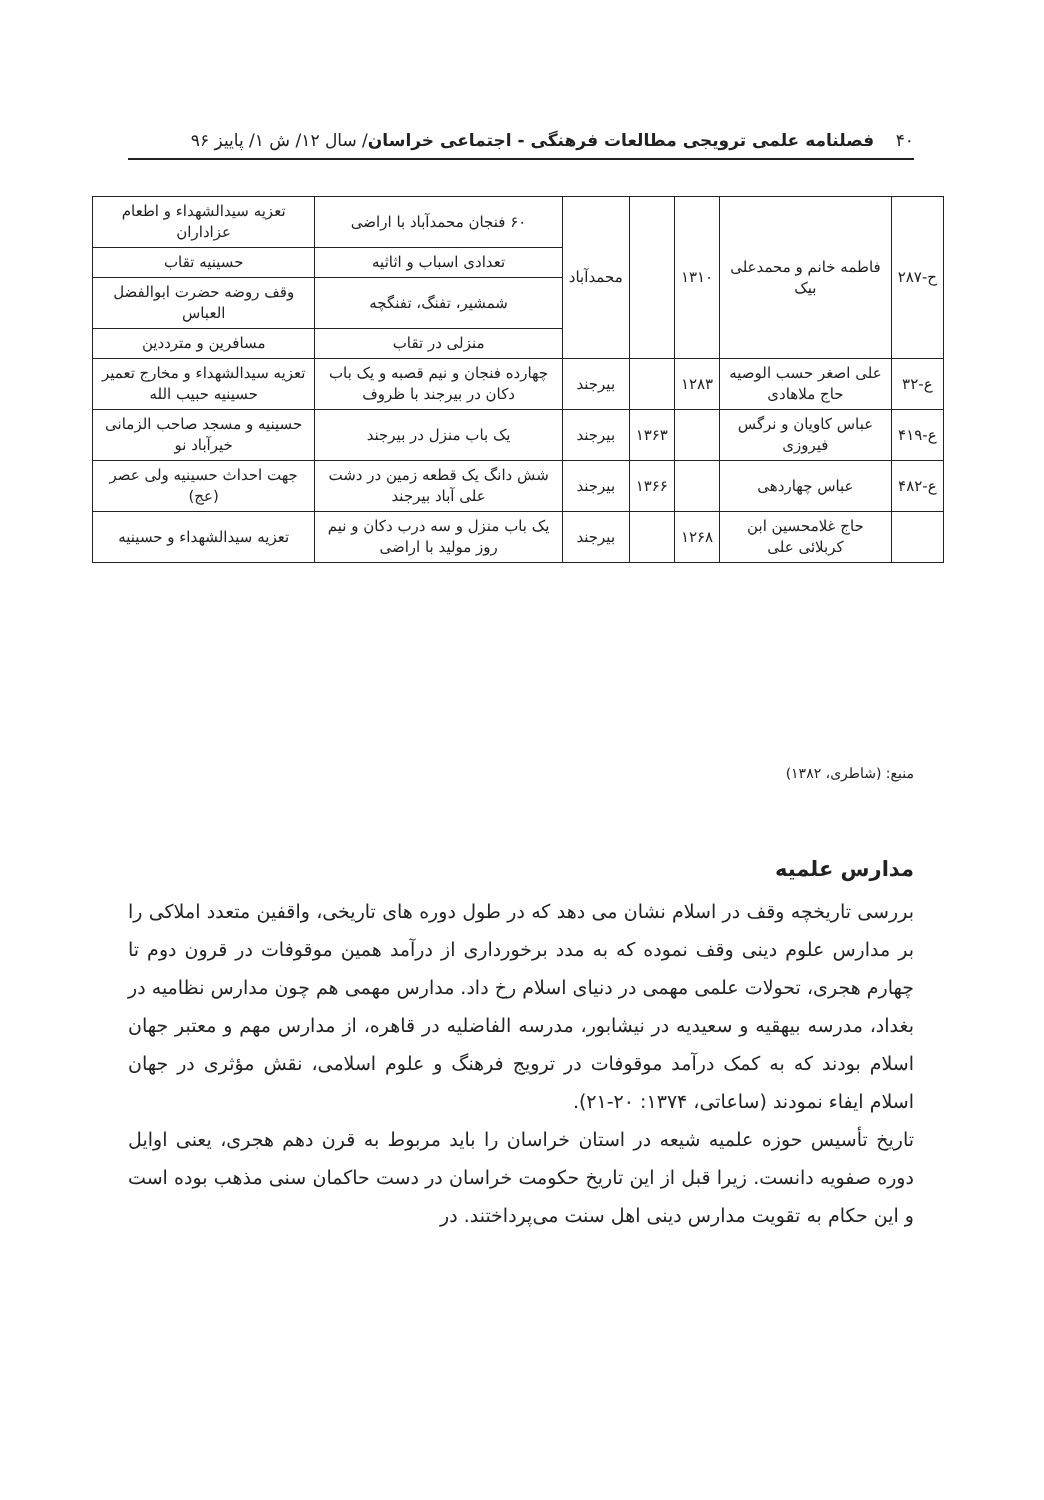۴۰ فصلنامه علمی ترویجی مطالعات فرهنگی - اجتماعی خراسان/ سال ۱۲/ ش ۱/ پاییز ۹۶
| ح-۲۸۷ | فاطمه خانم و محمدعلی بیک | ۱۳۱۰ | | محمدآباد | ۶۰ فنجان محمدآباد با اراضی | تعزیه سیدالشهداء و اطعام عزاداران |
| | | | | | تعدادی اسباب و اثاثیه | حسینیه تقاب |
| | | | | | شمشیر، تفنگ، تفنگچه | وقف روضه حضرت ابوالفضل العباس |
| | | | | | منزلی در تقاب | مسافرین و مترددین |
| ع-۳۲ | علی اصغر حسب الوصیه حاج ملاهادی | ۱۲۸۳ | | بیرجند | چهارده فنجان و نیم قصبه و یک باب دکان در بیرجند با ظروف | تعزیه سیدالشهداء و مخارج تعمیر حسینیه حبیب الله |
| ع-۴۱۹ | عباس کاویان و نرگس فیروزی | | ۱۳۶۳ | بیرجند | یک باب منزل در بیرجند | حسینیه و مسجد صاحب الزمانی خیرآباد نو |
| ع-۴۸۲ | عباس چهاردهی | | ۱۳۶۶ | بیرجند | شش دانگ یک قطعه زمین در دشت علی آباد بیرجند | جهت احداث حسینیه ولی عصر (عج) |
| | حاج غلامحسین ابن کربلائی علی | ۱۲۶۸ | | بیرجند | یک باب منزل و سه درب دکان و نیم روز مولید با اراضی | تعزیه سیدالشهداء و حسینیه |
منبع: (شاطری، ۱۳۸۲)
مدارس علمیه
بررسی تاریخچه وقف در اسلام نشان می دهد که در طول دوره های تاریخی، واقفین متعدد املاکی را بر مدارس علوم دینی وقف نموده که به مدد برخورداری از درآمد همین موقوفات در قرون دوم تا چهارم هجری، تحولات علمی مهمی در دنیای اسلام رخ داد. مدارس مهمی هم چون مدارس نظامیه در بغداد، مدرسه بیهقیه و سعیدیه در نیشابور، مدرسه الفاضلیه در قاهره، از مدارس مهم و معتبر جهان اسلام بودند که به کمک درآمد موقوفات در ترویج فرهنگ و علوم اسلامی، نقش مؤثری در جهان اسلام ایفاء نمودند (ساعاتی، ۱۳۷۴: ۲۰-۲۱).
تاریخ تأسیس حوزه علمیه شیعه در استان خراسان را باید مربوط به قرن دهم هجری، یعنی اوایل دوره صفویه دانست. زیرا قبل از این تاریخ حکومت خراسان در دست حاکمان سنی مذهب بوده است و این حکام به تقویت مدارس دینی اهل سنت می‌پرداختند. در